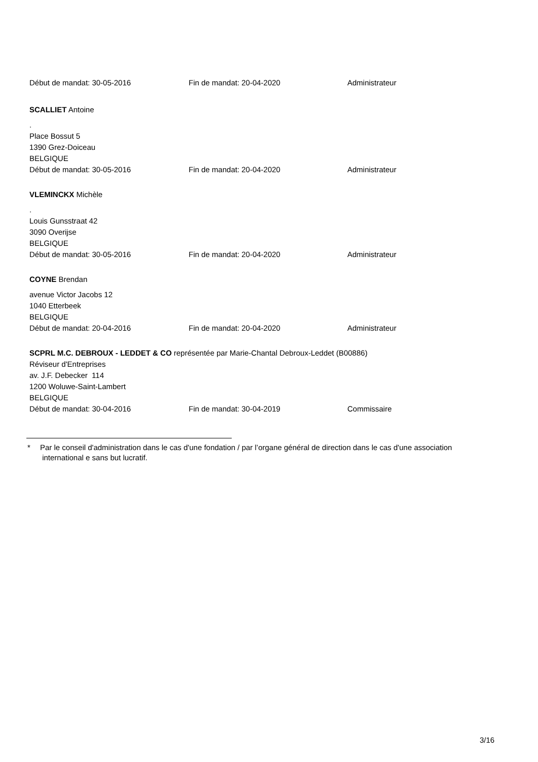Début de mandat: 30-05-2016 Fin de mandat: 20-04-2020 Administrateur
SCALLIET Antoine
.
Place Bossut 5
1390 Grez-Doiceau
BELGIQUE
Début de mandat: 30-05-2016 Fin de mandat: 20-04-2020 Administrateur
VLEMINCKX Michèle
.
Louis Gunsstraat 42
3090 Overijse
BELGIQUE
Début de mandat: 30-05-2016 Fin de mandat: 20-04-2020 Administrateur
COYNE Brendan
avenue Victor Jacobs 12
1040 Etterbeek
BELGIQUE
Début de mandat: 20-04-2016 Fin de mandat: 20-04-2020 Administrateur
SCPRL M.C. DEBROUX - LEDDET & CO représentée par Marie-Chantal Debroux-Leddet (B00886)
Réviseur d'Entreprises
av. J.F. Debecker 114
1200 Woluwe-Saint-Lambert
BELGIQUE
Début de mandat: 30-04-2016 Fin de mandat: 30-04-2019 Commissaire
* Par le conseil d'administration dans le cas d'une fondation / par l’organe général de direction dans le cas d'une association
international e sans but lucratif.
3/16